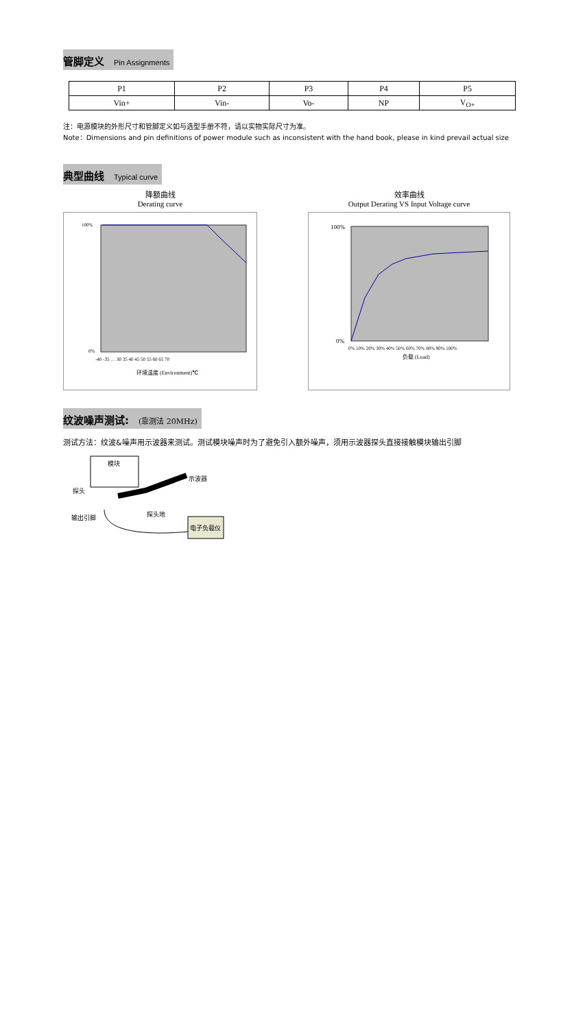管脚定义 Pin Assignments
| P1 | P2 | P3 | P4 | P5 |
| Vin+ | Vin- | Vo- | NP | V<sub>O+</sub> |
注：电源模块的外形尺寸和管脚定义如与选型手册不符，请以实物实际尺寸为准。
Note：Dimensions and pin definitions of power module such as inconsistent with the hand book, please in kind prevail actual size
典型曲线 Typical curve
降额曲线
Derating curve
环境温度 (Environment)℃
100%
0%
-40 -35 … 30 35 40 45 50 55 60 65 70
效率曲线
Output Derating VS Input Voltage curve
100%
0%
0% 10% 20% 30% 40% 50% 60% 70% 80% 90% 100%
负载 (Load)
纹波噪声测试: (靠测法 20MHz)
测试方法：纹波&噪声用示波器来测试。测试模块噪声时为了避免引入额外噪声，须用示波器探头直接接触模块输出引脚
模块
示波器
探头
探头地
输出引脚
电子负载仪